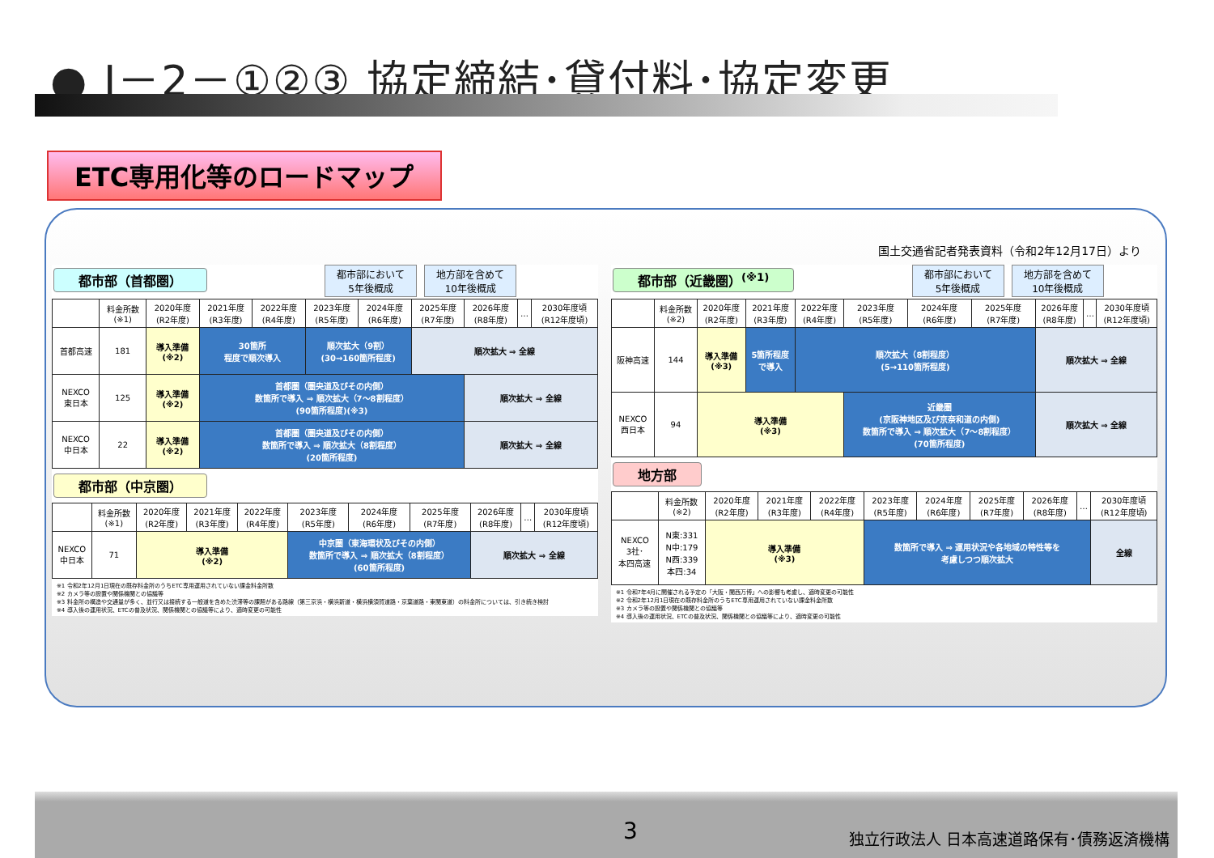● Ⅰ－2－①②③ 協定締結･貸付料･協定変更
ETC専用化等のロードマップ
国土交通省記者発表資料（令和2年12月17日）より
都市部（首都圏） 都市部において
5年後概成 地方部を含めて
10年後概成
| | 料金所数 (※1) | 2020年度 (R2年度) | 2021年度 (R3年度) | 2022年度 (R4年度) | 2023年度 (R5年度) | 2024年度 (R6年度) | 2025年度 (R7年度) | 2026年度 (R8年度) | … | 2030年度頃 (R12年度頃) |
| --- | --- | --- | --- | --- | --- | --- | --- | --- | --- | --- |
| 首都高速 | 181 | 導入準備 (※2) | 30箇所 程度で順次導入 | | 順次拡大（9割） (30→160箇所程度) | | 順次拡大 ⇒ 全線 | | | |
| NEXCO 東日本 | 125 | 導入準備 (※2) | 首都圏（圏央道及びその内側） 数箇所で導入 ⇒ 順次拡大（7～8割程度） (90箇所程度)(※3) | | | | | 順次拡大 ⇒ 全線 | | |
| NEXCO 中日本 | 22 | 導入準備 (※2) | 首都圏（圏央道及びその内側） 数箇所で導入 ⇒ 順次拡大（8割程度） (20箇所程度) | | | | | 順次拡大 ⇒ 全線 | | |
都市部（中京圏）
| | 料金所数 (※1) | 2020年度 (R2年度) | 2021年度 (R3年度) | 2022年度 (R4年度) | 2023年度 (R5年度) | 2024年度 (R6年度) | 2025年度 (R7年度) | 2026年度 (R8年度) | … | 2030年度頃 (R12年度頃) |
| --- | --- | --- | --- | --- | --- | --- | --- | --- | --- | --- |
| NEXCO 中日本 | 71 | 導入準備 (※2) | | | 中京圏（東海環状及びその内側） 数箇所で導入 ⇒ 順次拡大（8割程度） (60箇所程度) | | | 順次拡大 ⇒ 全線 | | |
※1 令和2年12月1日現在の既存料金所のうちETC専用運用されていない課金料金所数
※2 カメラ等の設置や関係機関との協議等
※3 料金所の構造や交通量が多く、並行又は接続する一般道を含めた渋滞等の課題がある路線（第三京浜・横浜新道・横浜横須賀道路・京葉道路・東関東道）の料金所については、引き続き検討
※4 導入後の運用状況、ETCの普及状況、関係機関との協議等により、適時変更の可能性
都市部（近畿圏）<sup>(※1)</sup> 都市部において
5年後概成 地方部を含めて
10年後概成
| | 料金所数 (※2) | 2020年度 (R2年度) | 2021年度 (R3年度) | 2022年度 (R4年度) | 2023年度 (R5年度) | 2024年度 (R6年度) | 2025年度 (R7年度) | 2026年度 (R8年度) | … | 2030年度頃 (R12年度頃) |
| --- | --- | --- | --- | --- | --- | --- | --- | --- | --- | --- |
| 阪神高速 | 144 | 導入準備 (※3) | 5箇所程度 で導入 | 順次拡大（8割程度） (5→110箇所程度) | | | | 順次拡大 ⇒ 全線 | | |
| NEXCO 西日本 | 94 | 導入準備 (※3) | | | 近畿圏 (京阪神地区及び京奈和道の内側) 数箇所で導入 ⇒ 順次拡大（7～8割程度） (70箇所程度) | | | 順次拡大 ⇒ 全線 | | |
地方部
| | 料金所数 (※2) | 2020年度 (R2年度) | 2021年度 (R3年度) | 2022年度 (R4年度) | 2023年度 (R5年度) | 2024年度 (R6年度) | 2025年度 (R7年度) | 2026年度 (R8年度) | … | 2030年度頃 (R12年度頃) |
| --- | --- | --- | --- | --- | --- | --- | --- | --- | --- | --- |
| NEXCO 3社･ 本四高速 | N東:331 N中:179 N西:339 本四:34 | 導入準備 (※3) | | | 数箇所で導入 ⇒ 運用状況や各地域の特性等を 考慮しつつ順次拡大 | | | | | 全線 |
※1 令和7年4月に開催される予定の「大阪・関西万博」への影響も考慮し、適時変更の可能性
※2 令和2年12月1日現在の既存料金所のうちETC専用運用されていない課金料金所数
※3 カメラ等の設置や関係機関との協議等
※4 導入後の運用状況、ETCの普及状況、関係機関との協議等により、適時変更の可能性
3
独立行政法人 日本高速道路保有･債務返済機構